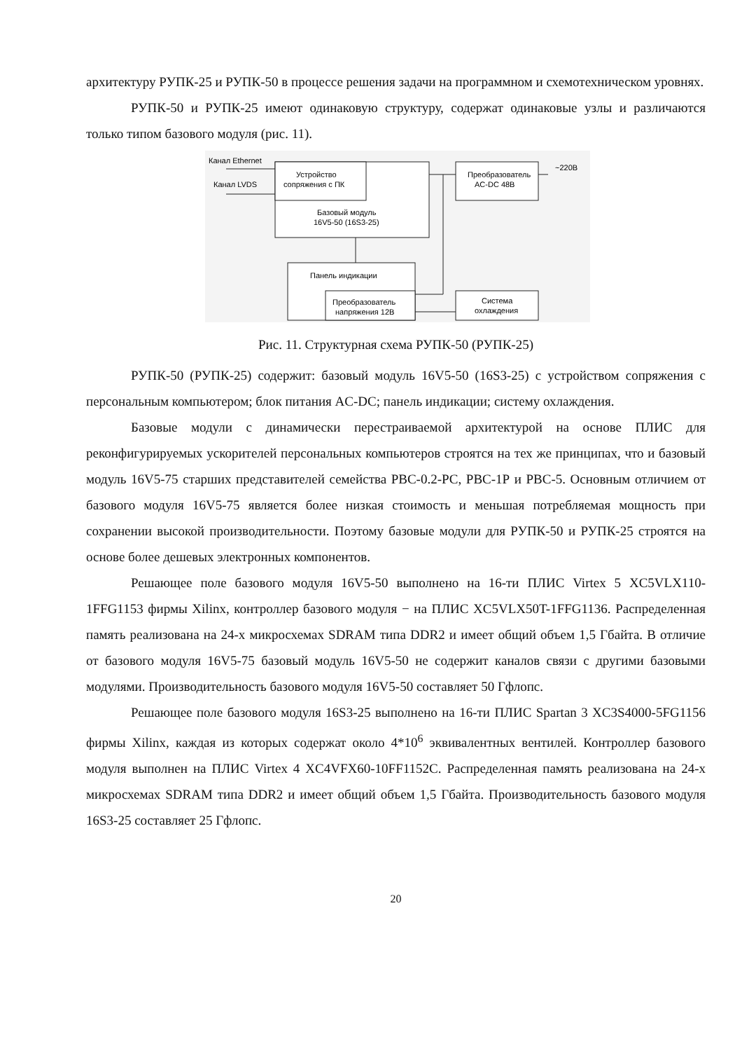архитектуру РУПК-25 и РУПК-50 в процессе решения задачи на программном и схемотехническом уровнях.
РУПК-50 и РУПК-25 имеют одинаковую структуру, содержат одинаковые узлы и различаются только типом базового модуля (рис. 11).
Канал Ethernet
Канал LVDS
Устройство
сопряжения с ПК
Преобразователь
AC-DC 48В
~220В
Базовый модуль
16V5-50 (16S3-25)
Панель индикации
Преобразователь
напряжения 12В
Система
охлаждения
Рис. 11. Структурная схема РУПК-50 (РУПК-25)
РУПК-50 (РУПК-25) содержит: базовый модуль 16V5-50 (16S3-25) с устройством сопряжения с персональным компьютером; блок питания AC-DC; панель индикации; систему охлаждения.
Базовые модули с динамически перестраиваемой архитектурой на основе ПЛИС для реконфигурируемых ускорителей персональных компьютеров строятся на тех же принципах, что и базовый модуль 16V5-75 старших представителей семейства РВС-0.2-РС, РВС-1Р и РВС-5. Основным отличием от базового модуля 16V5-75 является более низкая стоимость и меньшая потребляемая мощность при сохранении высокой производительности. Поэтому базовые модули для РУПК-50 и РУПК-25 строятся на основе более дешевых электронных компонентов.
Решающее поле базового модуля 16V5-50 выполнено на 16-ти ПЛИС Virtex 5 XC5VLX110-1FFG1153 фирмы Xilinx, контроллер базового модуля − на ПЛИС XC5VLX50T-1FFG1136. Распределенная память реализована на 24-х микросхемах SDRAM типа DDR2 и имеет общий объем 1,5 Гбайта. В отличие от базового модуля 16V5-75 базовый модуль 16V5-50 не содержит каналов связи с другими базовыми модулями. Производительность базового модуля 16V5-50 составляет 50 Гфлопс.
Решающее поле базового модуля 16S3-25 выполнено на 16-ти ПЛИС Spartan 3 XC3S4000-5FG1156 фирмы Xilinx, каждая из которых содержат около 4*10<sup>6</sup> эквивалентных вентилей. Контроллер базового модуля выполнен на ПЛИС Virtex 4 XC4VFX60-10FF1152C. Распределенная память реализована на 24-х микросхемах SDRAM типа DDR2 и имеет общий объем 1,5 Гбайта. Производительность базового модуля 16S3-25 составляет 25 Гфлопс.
20